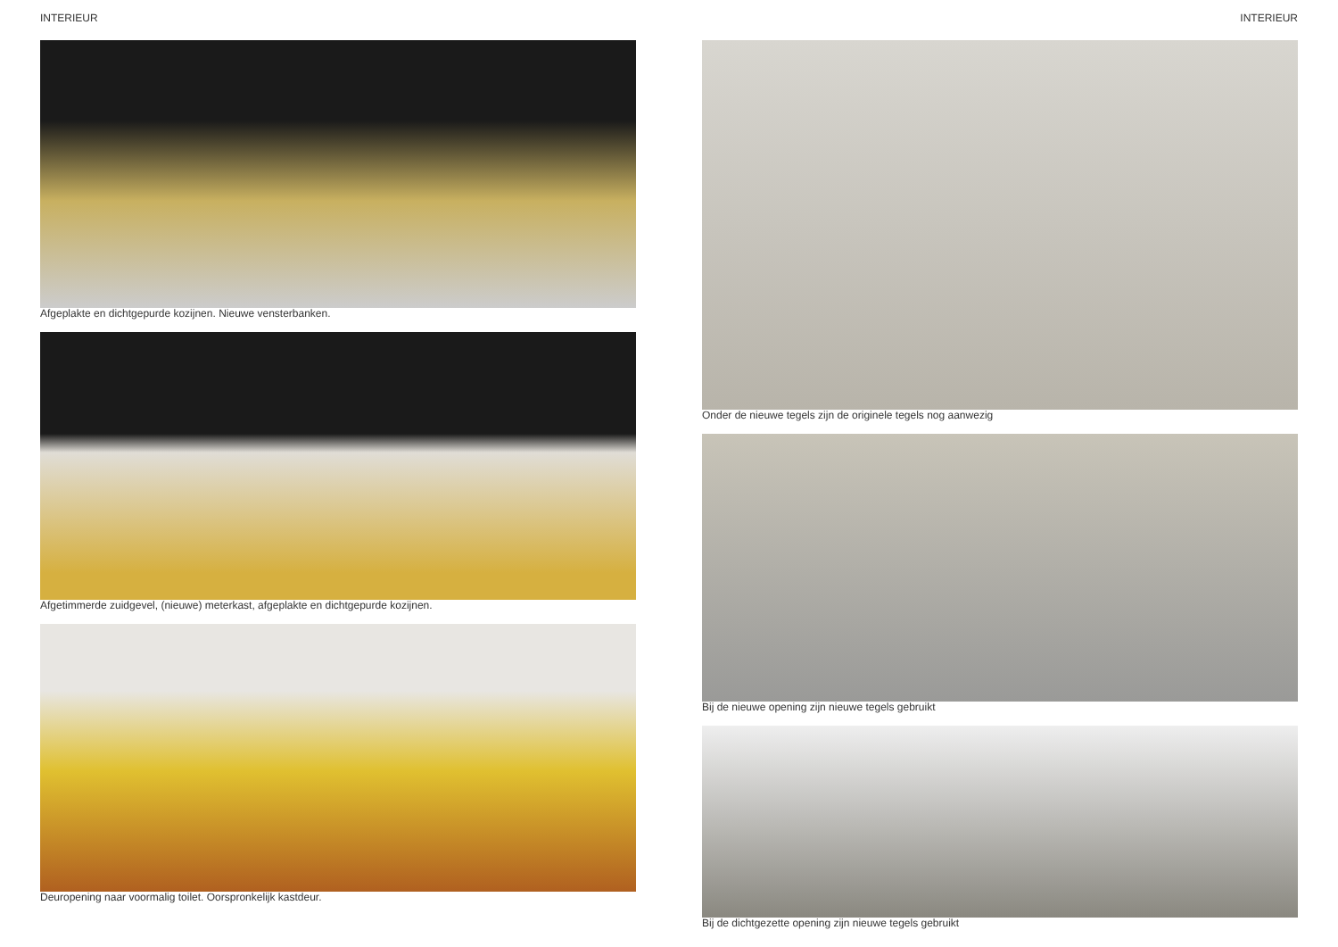INTERIEUR
Afgeplakte en dichtgepurde kozijnen. Nieuwe vensterbanken.
Afgetimmerde zuidgevel, (nieuwe) meterkast, afgeplakte en dichtgepurde kozijnen.
Deuropening naar voormalig toilet. Oorspronkelijk kastdeur.
INTERIEUR
Onder de nieuwe tegels zijn de originele tegels nog aanwezig
Bij de nieuwe opening zijn nieuwe tegels gebruikt
Bij de dichtgezette opening zijn nieuwe tegels gebruikt